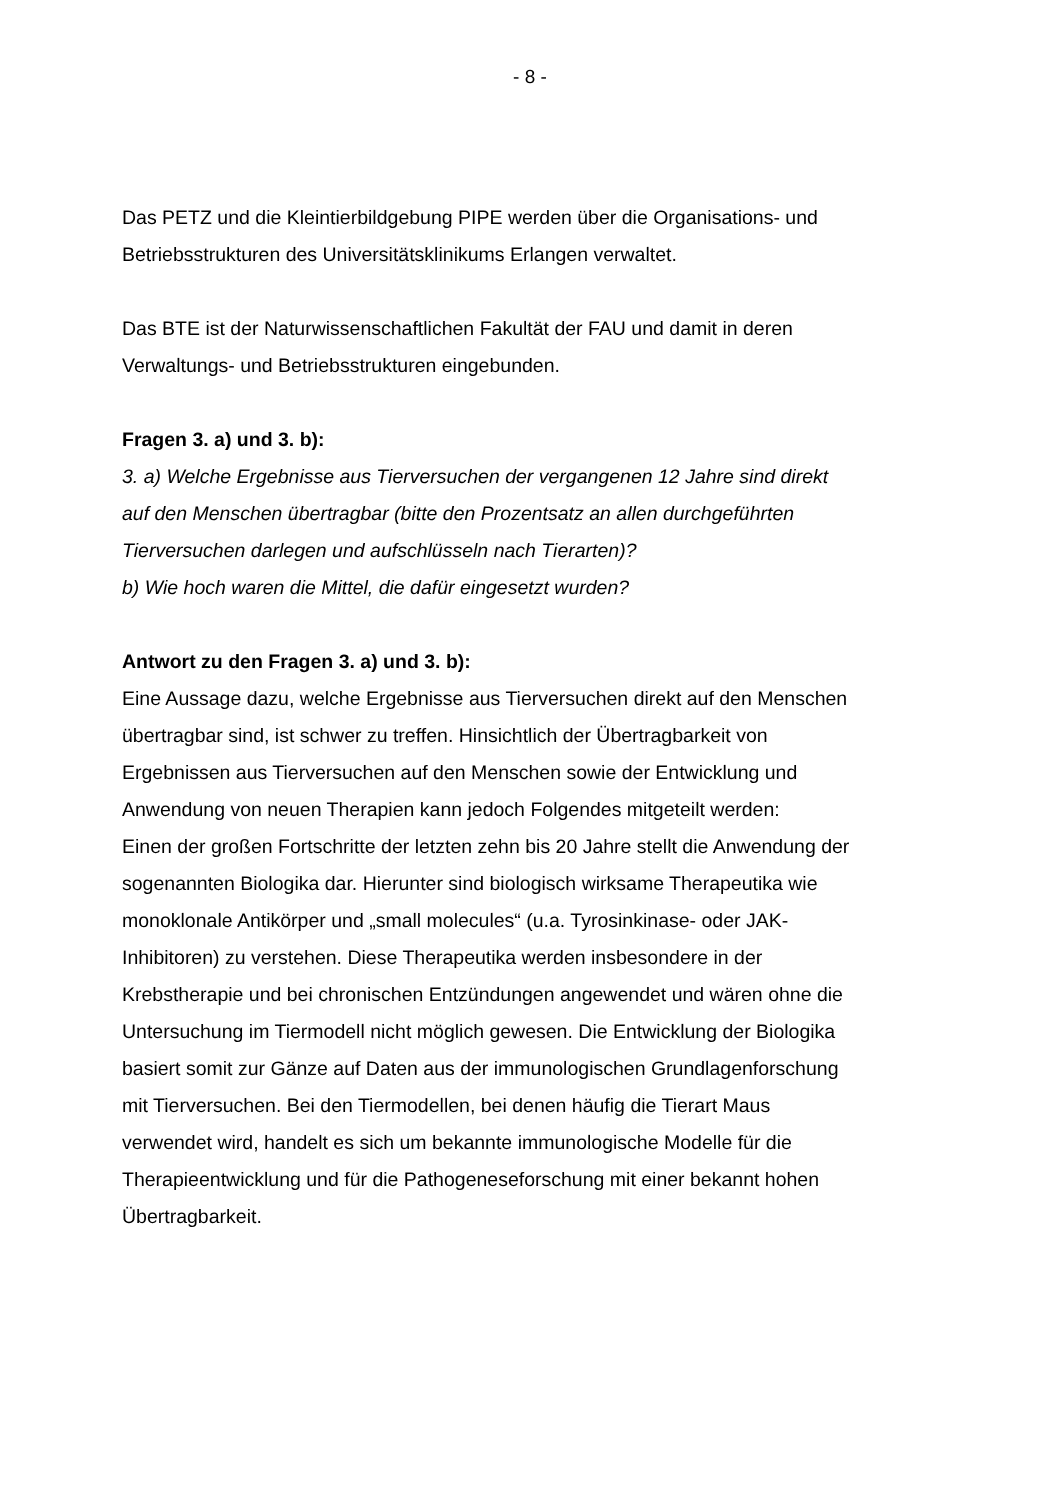- 8 -
Das PETZ und die Kleintierbildgebung PIPE werden über die Organisations- und Betriebsstrukturen des Universitätsklinikums Erlangen verwaltet.
Das BTE ist der Naturwissenschaftlichen Fakultät der FAU und damit in deren Verwaltungs- und Betriebsstrukturen eingebunden.
Fragen 3. a) und 3. b):
3. a) Welche Ergebnisse aus Tierversuchen der vergangenen 12 Jahre sind direkt auf den Menschen übertragbar (bitte den Prozentsatz an allen durchgeführten Tierversuchen darlegen und aufschlüsseln nach Tierarten)?
b) Wie hoch waren die Mittel, die dafür eingesetzt wurden?
Antwort zu den Fragen 3. a) und 3. b):
Eine Aussage dazu, welche Ergebnisse aus Tierversuchen direkt auf den Menschen übertragbar sind, ist schwer zu treffen. Hinsichtlich der Übertragbarkeit von Ergebnissen aus Tierversuchen auf den Menschen sowie der Entwicklung und Anwendung von neuen Therapien kann jedoch Folgendes mitgeteilt werden:
Einen der großen Fortschritte der letzten zehn bis 20 Jahre stellt die Anwendung der sogenannten Biologika dar. Hierunter sind biologisch wirksame Therapeutika wie monoklonale Antikörper und „small molecules“ (u.a. Tyrosinkinase- oder JAK-Inhibitoren) zu verstehen. Diese Therapeutika werden insbesondere in der Krebstherapie und bei chronischen Entzündungen angewendet und wären ohne die Untersuchung im Tiermodell nicht möglich gewesen. Die Entwicklung der Biologika basiert somit zur Gänze auf Daten aus der immunologischen Grundlagenforschung mit Tierversuchen. Bei den Tiermodellen, bei denen häufig die Tierart Maus verwendet wird, handelt es sich um bekannte immunologische Modelle für die Therapieentwicklung und für die Pathogeneseforschung mit einer bekannt hohen Übertragbarkeit.